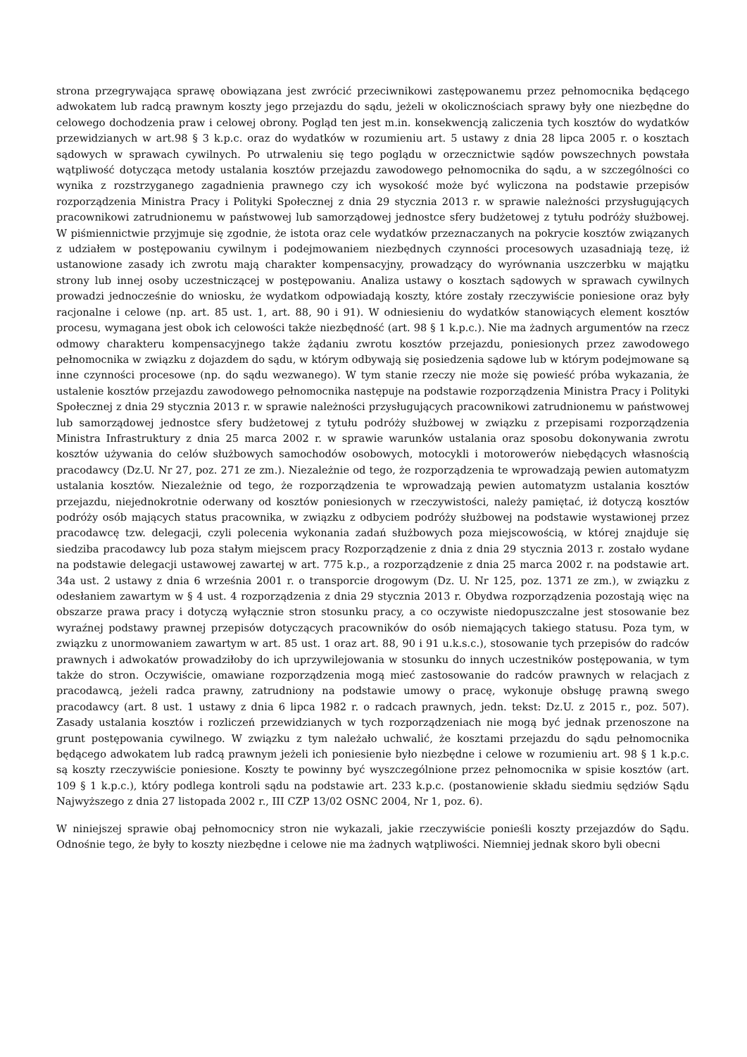strona przegrywająca sprawę obowiązana jest zwrócić przeciwnikowi zastępowanemu przez pełnomocnika będącego adwokatem lub radcą prawnym koszty jego przejazdu do sądu, jeżeli w okolicznościach sprawy były one niezbędne do celowego dochodzenia praw i celowej obrony. Pogląd ten jest m.in. konsekwencją zaliczenia tych kosztów do wydatków przewidzianych w art.98 § 3 k.p.c. oraz do wydatków w rozumieniu art. 5 ustawy z dnia 28 lipca 2005 r. o kosztach sądowych w sprawach cywilnych. Po utrwaleniu się tego poglądu w orzecznictwie sądów powszechnych powstała wątpliwość dotycząca metody ustalania kosztów przejazdu zawodowego pełnomocnika do sądu, a w szczególności co wynika z rozstrzyganego zagadnienia prawnego czy ich wysokość może być wyliczona na podstawie przepisów rozporządzenia Ministra Pracy i Polityki Społecznej z dnia 29 stycznia 2013 r. w sprawie należności przysługujących pracownikowi zatrudnionemu w państwowej lub samorządowej jednostce sfery budżetowej z tytułu podróży służbowej. W piśmiennictwie przyjmuje się zgodnie, że istota oraz cele wydatków przeznaczanych na pokrycie kosztów związanych z udziałem w postępowaniu cywilnym i podejmowaniem niezbędnych czynności procesowych uzasadniają tezę, iż ustanowione zasady ich zwrotu mają charakter kompensacyjny, prowadzący do wyrównania uszczerbku w majątku strony lub innej osoby uczestniczącej w postępowaniu. Analiza ustawy o kosztach sądowych w sprawach cywilnych prowadzi jednocześnie do wniosku, że wydatkom odpowiadają koszty, które zostały rzeczywiście poniesione oraz były racjonalne i celowe (np. art. 85 ust. 1, art. 88, 90 i 91). W odniesieniu do wydatków stanowiących element kosztów procesu, wymagana jest obok ich celowości także niezbędność (art. 98 § 1 k.p.c.). Nie ma żadnych argumentów na rzecz odmowy charakteru kompensacyjnego także żądaniu zwrotu kosztów przejazdu, poniesionych przez zawodowego pełnomocnika w związku z dojazdem do sądu, w którym odbywają się posiedzenia sądowe lub w którym podejmowane są inne czynności procesowe (np. do sądu wezwanego). W tym stanie rzeczy nie może się powieść próba wykazania, że ustalenie kosztów przejazdu zawodowego pełnomocnika następuje na podstawie rozporządzenia Ministra Pracy i Polityki Społecznej z dnia 29 stycznia 2013 r. w sprawie należności przysługujących pracownikowi zatrudnionemu w państwowej lub samorządowej jednostce sfery budżetowej z tytułu podróży służbowej w związku z przepisami rozporządzenia Ministra Infrastruktury z dnia 25 marca 2002 r. w sprawie warunków ustalania oraz sposobu dokonywania zwrotu kosztów używania do celów służbowych samochodów osobowych, motocykli i motorowerów niebędących własnością pracodawcy (Dz.U. Nr 27, poz. 271 ze zm.). Niezależnie od tego, że rozporządzenia te wprowadzają pewien automatyzm ustalania kosztów. Niezależnie od tego, że rozporządzenia te wprowadzają pewien automatyzm ustalania kosztów przejazdu, niejednokrotnie oderwany od kosztów poniesionych w rzeczywistości, należy pamiętać, iż dotyczą kosztów podróży osób mających status pracownika, w związku z odbyciem podróży służbowej na podstawie wystawionej przez pracodawcę tzw. delegacji, czyli polecenia wykonania zadań służbowych poza miejscowością, w której znajduje się siedziba pracodawcy lub poza stałym miejscem pracy Rozporządzenie z dnia z dnia 29 stycznia 2013 r. zostało wydane na podstawie delegacji ustawowej zawartej w art. 775 k.p., a rozporządzenie z dnia 25 marca 2002 r. na podstawie art. 34a ust. 2 ustawy z dnia 6 września 2001 r. o transporcie drogowym (Dz. U. Nr 125, poz. 1371 ze zm.), w związku z odesłaniem zawartym w § 4 ust. 4 rozporządzenia z dnia 29 stycznia 2013 r. Obydwa rozporządzenia pozostają więc na obszarze prawa pracy i dotyczą wyłącznie stron stosunku pracy, a co oczywiste niedopuszczalne jest stosowanie bez wyraźnej podstawy prawnej przepisów dotyczących pracowników do osób niemających takiego statusu. Poza tym, w związku z unormowaniem zawartym w art. 85 ust. 1 oraz art. 88, 90 i 91 u.k.s.c.), stosowanie tych przepisów do radców prawnych i adwokatów prowadziłoby do ich uprzywilejowania w stosunku do innych uczestników postępowania, w tym także do stron. Oczywiście, omawiane rozporządzenia mogą mieć zastosowanie do radców prawnych w relacjach z pracodawcą, jeżeli radca prawny, zatrudniony na podstawie umowy o pracę, wykonuje obsługę prawną swego pracodawcy (art. 8 ust. 1 ustawy z dnia 6 lipca 1982 r. o radcach prawnych, jedn. tekst: Dz.U. z 2015 r., poz. 507). Zasady ustalania kosztów i rozliczeń przewidzianych w tych rozporządzeniach nie mogą być jednak przenoszone na grunt postępowania cywilnego. W związku z tym należało uchwalić, że kosztami przejazdu do sądu pełnomocnika będącego adwokatem lub radcą prawnym jeżeli ich poniesienie było niezbędne i celowe w rozumieniu art. 98 § 1 k.p.c. są koszty rzeczywiście poniesione. Koszty te powinny być wyszczególnione przez pełnomocnika w spisie kosztów (art. 109 § 1 k.p.c.), który podlega kontroli sądu na podstawie art. 233 k.p.c. (postanowienie składu siedmiu sędziów Sądu Najwyższego z dnia 27 listopada 2002 r., III CZP 13/02 OSNC 2004, Nr 1, poz. 6).
W niniejszej sprawie obaj pełnomocnicy stron nie wykazali, jakie rzeczywiście ponieśli koszty przejazdów do Sądu. Odnośnie tego, że były to koszty niezbędne i celowe nie ma żadnych wątpliwości. Niemniej jednak skoro byli obecni